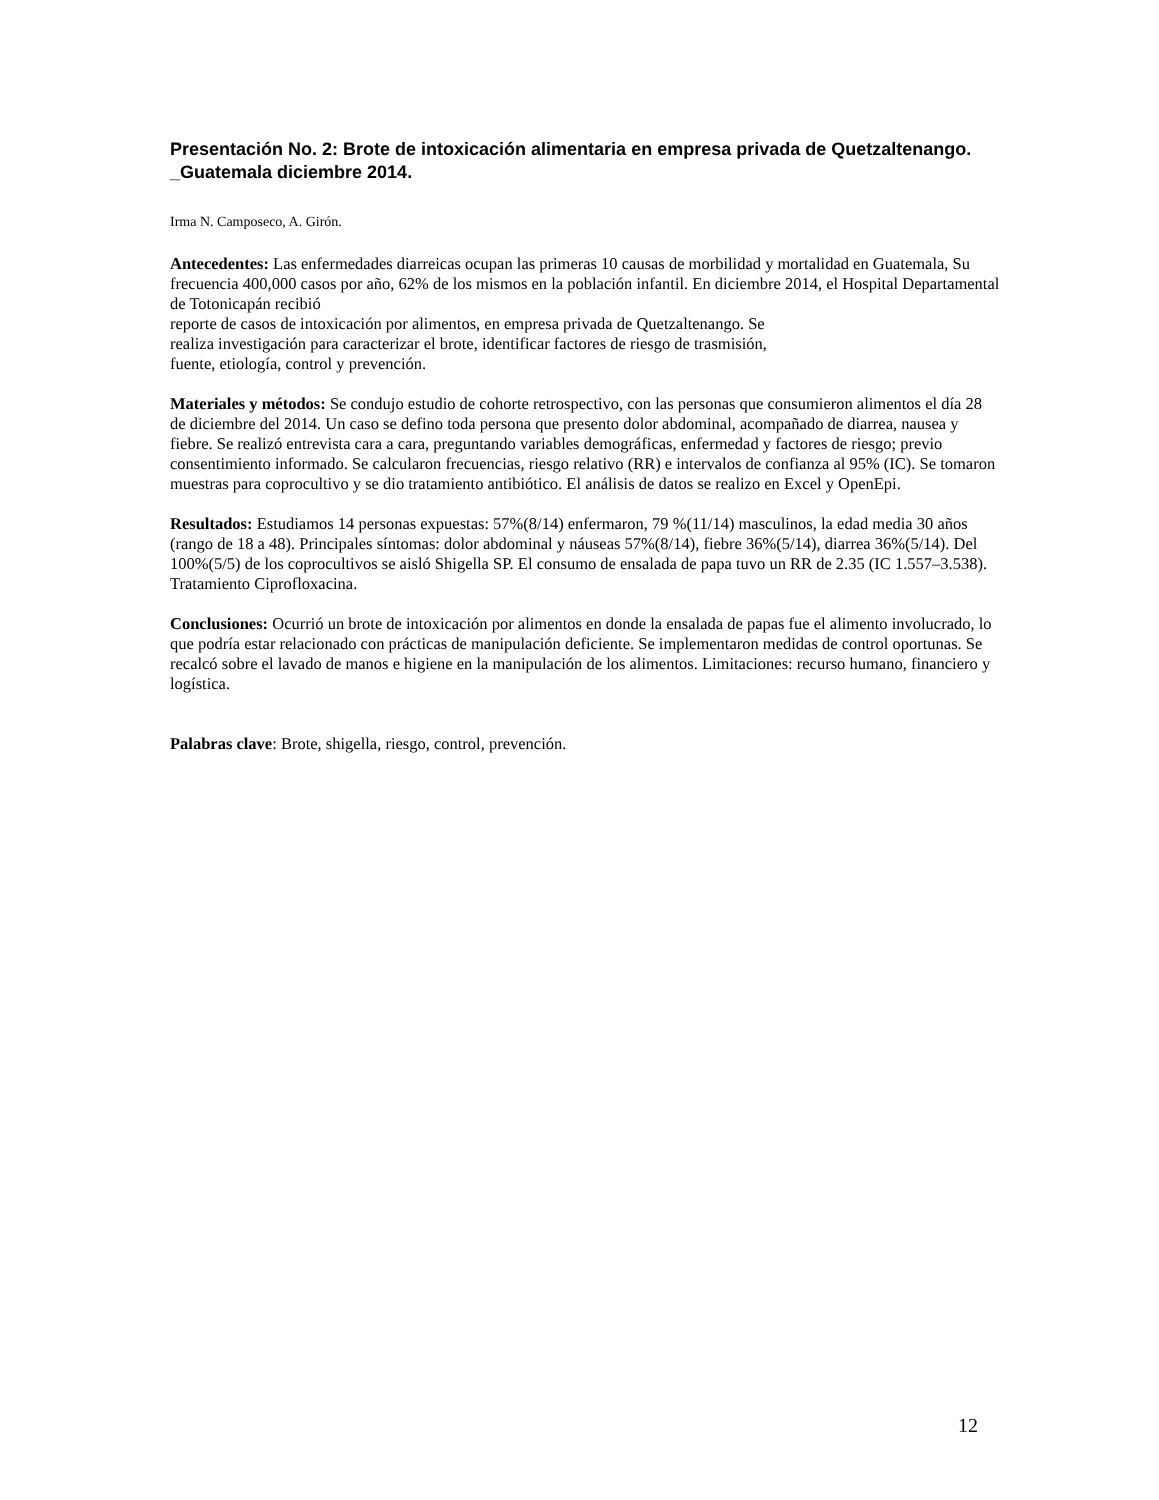Presentación No. 2: Brote de intoxicación alimentaria en empresa privada de Quetzaltenango. _Guatemala diciembre 2014.
Irma N. Camposeco, A. Girón.
Antecedentes: Las enfermedades diarreicas ocupan las primeras 10 causas de morbilidad y mortalidad en Guatemala, Su frecuencia 400,000 casos por año, 62% de los mismos en la población infantil. En diciembre 2014, el Hospital Departamental de Totonicapán recibió
reporte de casos de intoxicación por alimentos, en empresa privada de Quetzaltenango. Se
realiza investigación para caracterizar el brote, identificar factores de riesgo de trasmisión,
fuente, etiología, control y prevención.
Materiales y métodos: Se condujo estudio de cohorte retrospectivo, con las personas que consumieron alimentos el día 28 de diciembre del 2014. Un caso se defino toda persona que presento dolor abdominal, acompañado de diarrea, nausea y fiebre. Se realizó entrevista cara a cara, preguntando variables demográficas, enfermedad y factores de riesgo; previo consentimiento informado. Se calcularon frecuencias, riesgo relativo (RR) e intervalos de confianza al 95% (IC). Se tomaron muestras para coprocultivo y se dio tratamiento antibiótico. El análisis de datos se realizo en Excel y OpenEpi.
Resultados: Estudiamos 14 personas expuestas: 57%(8/14) enfermaron, 79 %(11/14) masculinos, la edad media 30 años (rango de 18 a 48). Principales síntomas: dolor abdominal y náuseas 57%(8/14), fiebre 36%(5/14), diarrea 36%(5/14). Del 100%(5/5) de los coprocultivos se aisló Shigella SP. El consumo de ensalada de papa tuvo un RR de 2.35 (IC 1.557–3.538). Tratamiento Ciprofloxacina.
Conclusiones: Ocurrió un brote de intoxicación por alimentos en donde la ensalada de papas fue el alimento involucrado, lo que podría estar relacionado con prácticas de manipulación deficiente. Se implementaron medidas de control oportunas. Se recalcó sobre el lavado de manos e higiene en la manipulación de los alimentos. Limitaciones: recurso humano, financiero y logística.
Palabras clave: Brote, shigella, riesgo, control, prevención.
12